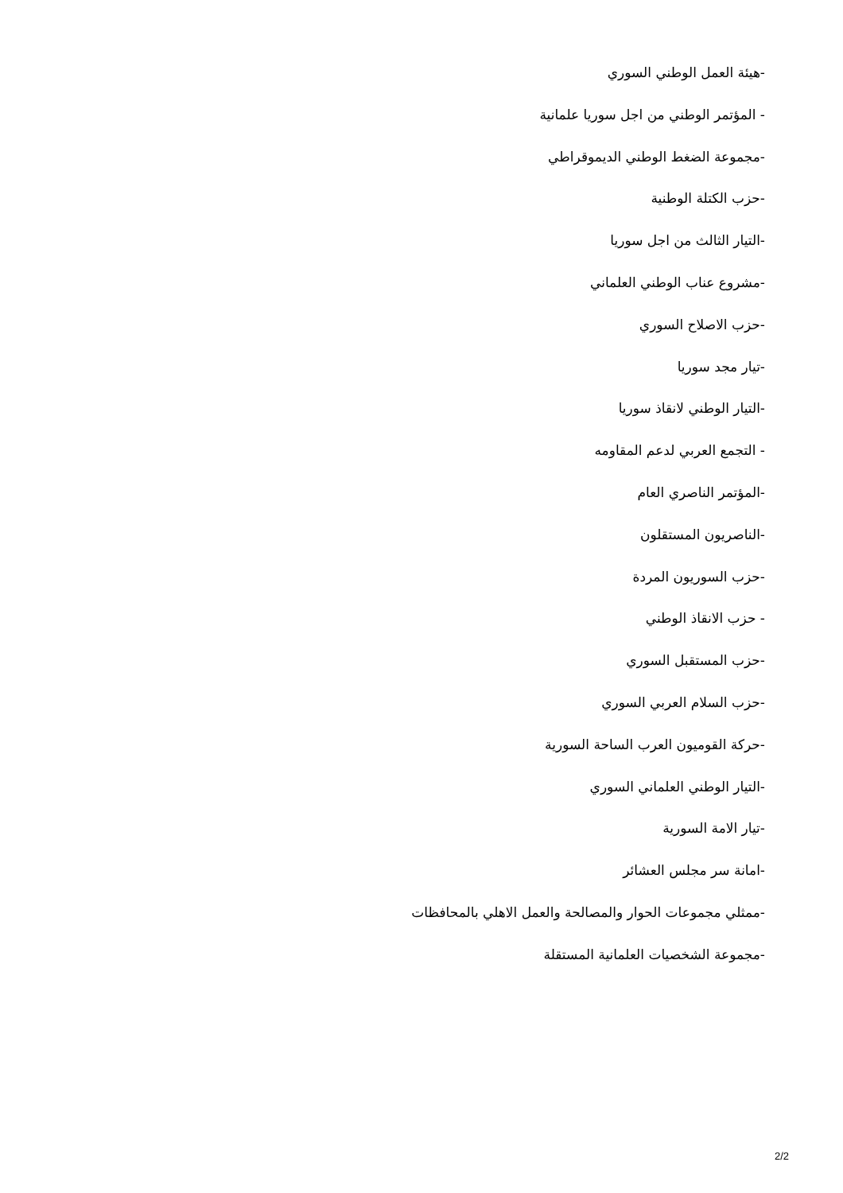-هيئة العمل الوطني السوري
- المؤتمر الوطني من اجل سوريا علمانية
-مجموعة الضغط الوطني الديموقراطي
-حزب الكتلة الوطنية
-التيار الثالث من اجل سوريا
-مشروع عناب الوطني العلماني
-حزب الاصلاح السوري
-تيار مجد سوريا
-التيار الوطني لانقاذ سوريا
- التجمع العربي لدعم المقاومه
-المؤتمر الناصري العام
-الناصريون المستقلون
-حزب السوريون المردة
- حزب الانقاذ الوطني
-حزب المستقبل السوري
-حزب السلام العربي السوري
-حركة القوميون العرب الساحة السورية
-التيار الوطني العلماني السوري
-تيار الامة السورية
-امانة سر مجلس العشائر
-ممثلي مجموعات الحوار والمصالحة والعمل الاهلي بالمحافظات
-مجموعة الشخصيات العلمانية المستقلة
2/2